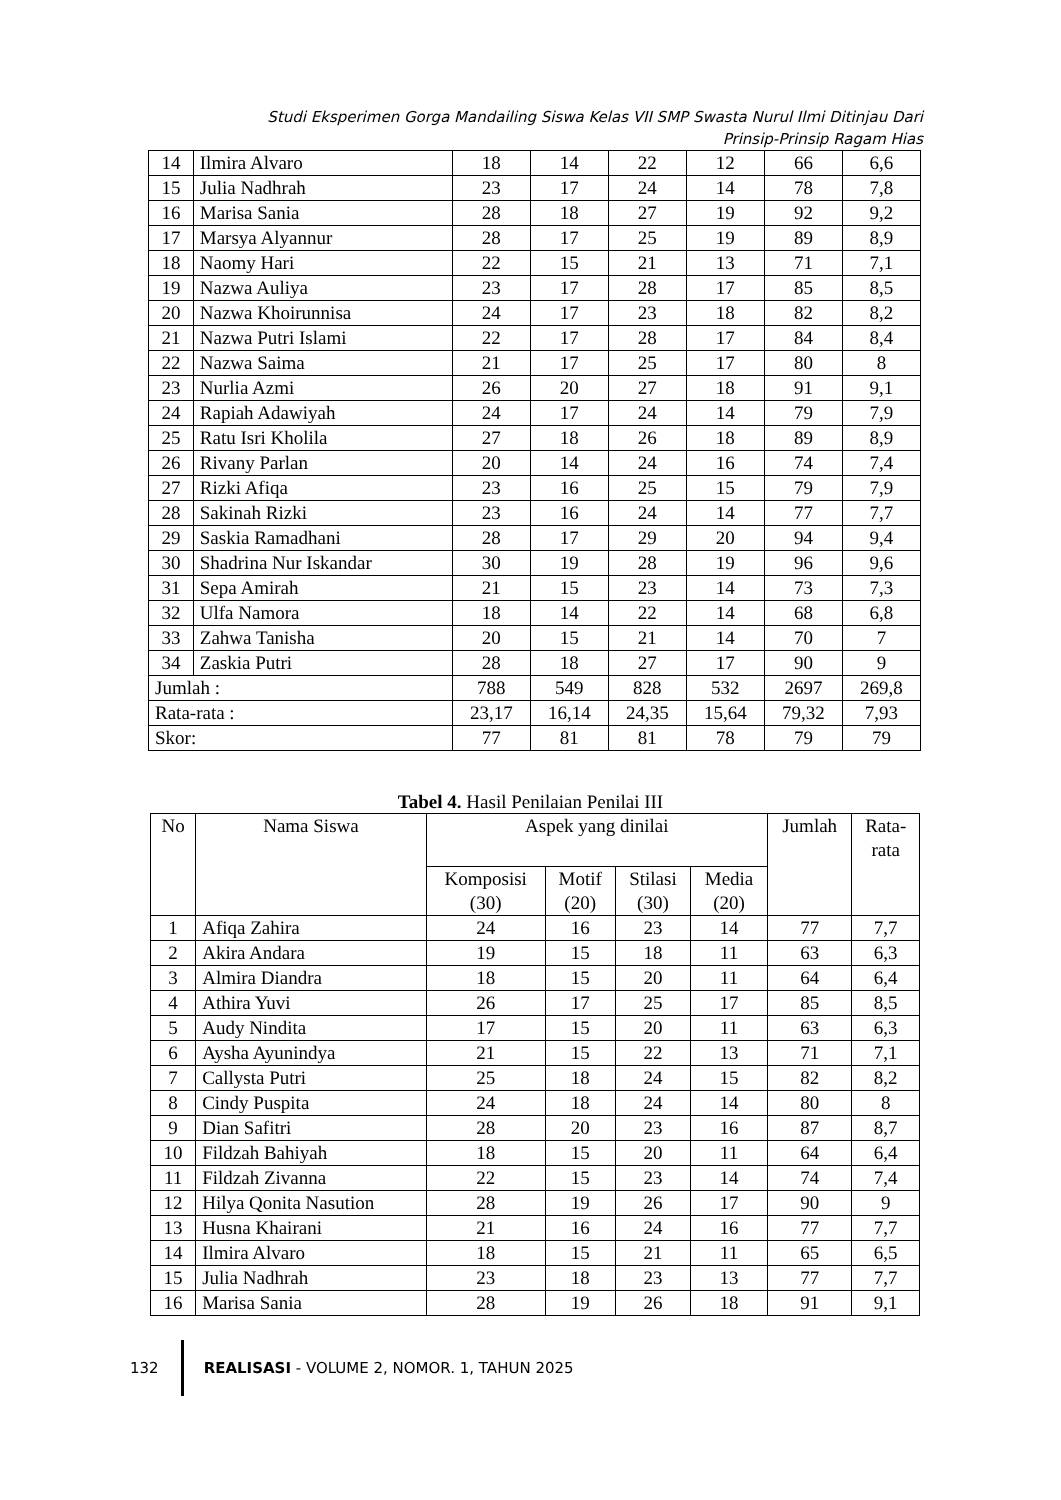Studi Eksperimen Gorga Mandailing Siswa Kelas VII SMP Swasta Nurul Ilmi Ditinjau Dari
Prinsip-Prinsip Ragam Hias
| 14 | Ilmira Alvaro | 18 | 14 | 22 | 12 | 66 | 6,6 |
| 15 | Julia Nadhrah | 23 | 17 | 24 | 14 | 78 | 7,8 |
| 16 | Marisa Sania | 28 | 18 | 27 | 19 | 92 | 9,2 |
| 17 | Marsya Alyannur | 28 | 17 | 25 | 19 | 89 | 8,9 |
| 18 | Naomy Hari | 22 | 15 | 21 | 13 | 71 | 7,1 |
| 19 | Nazwa Auliya | 23 | 17 | 28 | 17 | 85 | 8,5 |
| 20 | Nazwa Khoirunnisa | 24 | 17 | 23 | 18 | 82 | 8,2 |
| 21 | Nazwa Putri Islami | 22 | 17 | 28 | 17 | 84 | 8,4 |
| 22 | Nazwa Saima | 21 | 17 | 25 | 17 | 80 | 8 |
| 23 | Nurlia Azmi | 26 | 20 | 27 | 18 | 91 | 9,1 |
| 24 | Rapiah Adawiyah | 24 | 17 | 24 | 14 | 79 | 7,9 |
| 25 | Ratu Isri Kholila | 27 | 18 | 26 | 18 | 89 | 8,9 |
| 26 | Rivany Parlan | 20 | 14 | 24 | 16 | 74 | 7,4 |
| 27 | Rizki Afiqa | 23 | 16 | 25 | 15 | 79 | 7,9 |
| 28 | Sakinah Rizki | 23 | 16 | 24 | 14 | 77 | 7,7 |
| 29 | Saskia Ramadhani | 28 | 17 | 29 | 20 | 94 | 9,4 |
| 30 | Shadrina Nur Iskandar | 30 | 19 | 28 | 19 | 96 | 9,6 |
| 31 | Sepa Amirah | 21 | 15 | 23 | 14 | 73 | 7,3 |
| 32 | Ulfa Namora | 18 | 14 | 22 | 14 | 68 | 6,8 |
| 33 | Zahwa Tanisha | 20 | 15 | 21 | 14 | 70 | 7 |
| 34 | Zaskia Putri | 28 | 18 | 27 | 17 | 90 | 9 |
| Jumlah : | | 788 | 549 | 828 | 532 | 2697 | 269,8 |
| Rata-rata : | | 23,17 | 16,14 | 24,35 | 15,64 | 79,32 | 7,93 |
| Skor: | | 77 | 81 | 81 | 78 | 79 | 79 |
Tabel 4. Hasil Penilaian Penilai III
| No | Nama Siswa | Aspek yang dinilai | | | | Jumlah | Rata- rata |
| --- | --- | --- | --- | --- | --- | --- | --- |
| | | Komposisi (30) | Motif (20) | Stilasi (30) | Media (20) | | |
| 1 | Afiqa Zahira | 24 | 16 | 23 | 14 | 77 | 7,7 |
| 2 | Akira Andara | 19 | 15 | 18 | 11 | 63 | 6,3 |
| 3 | Almira Diandra | 18 | 15 | 20 | 11 | 64 | 6,4 |
| 4 | Athira Yuvi | 26 | 17 | 25 | 17 | 85 | 8,5 |
| 5 | Audy Nindita | 17 | 15 | 20 | 11 | 63 | 6,3 |
| 6 | Aysha Ayunindya | 21 | 15 | 22 | 13 | 71 | 7,1 |
| 7 | Callysta Putri | 25 | 18 | 24 | 15 | 82 | 8,2 |
| 8 | Cindy Puspita | 24 | 18 | 24 | 14 | 80 | 8 |
| 9 | Dian Safitri | 28 | 20 | 23 | 16 | 87 | 8,7 |
| 10 | Fildzah Bahiyah | 18 | 15 | 20 | 11 | 64 | 6,4 |
| 11 | Fildzah Zivanna | 22 | 15 | 23 | 14 | 74 | 7,4 |
| 12 | Hilya Qonita Nasution | 28 | 19 | 26 | 17 | 90 | 9 |
| 13 | Husna Khairani | 21 | 16 | 24 | 16 | 77 | 7,7 |
| 14 | Ilmira Alvaro | 18 | 15 | 21 | 11 | 65 | 6,5 |
| 15 | Julia Nadhrah | 23 | 18 | 23 | 13 | 77 | 7,7 |
| 16 | Marisa Sania | 28 | 19 | 26 | 18 | 91 | 9,1 |
132
REALISASI - VOLUME 2, NOMOR. 1, TAHUN 2025